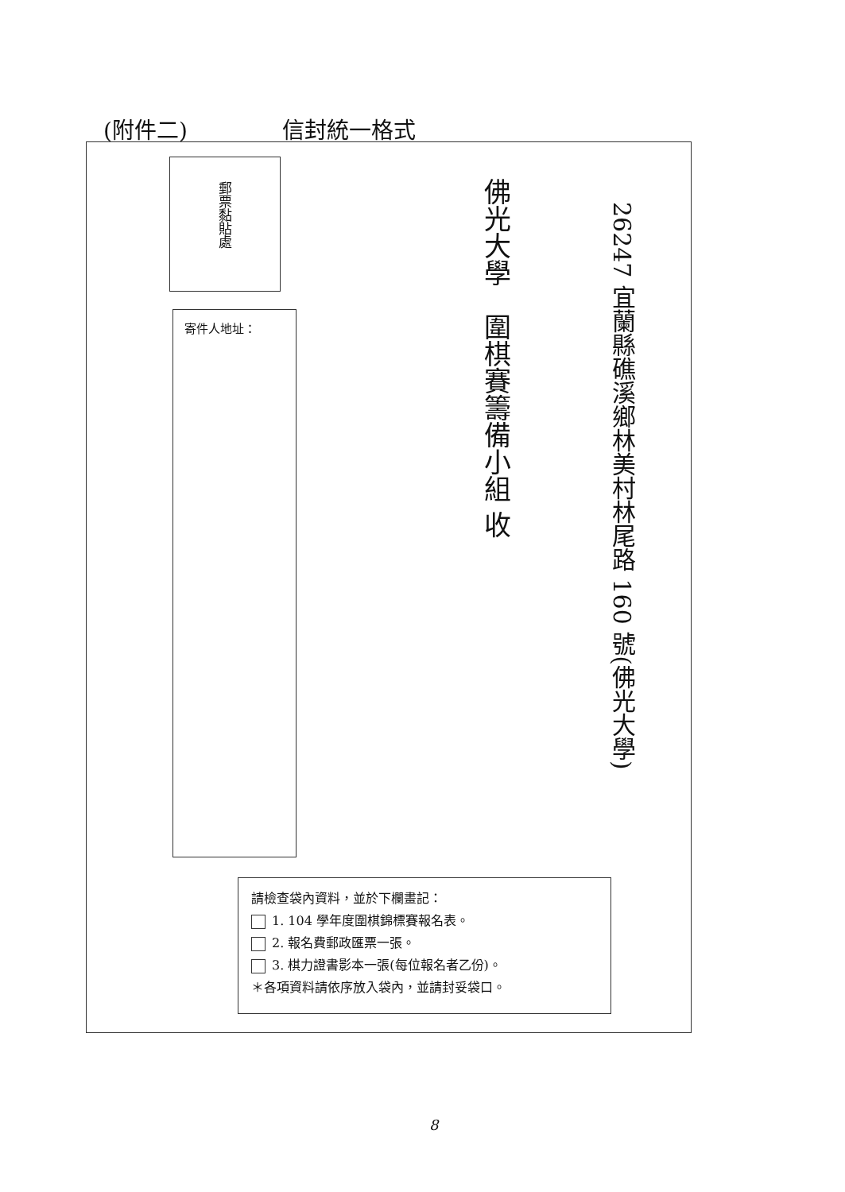(附件二) 信封統一格式
郵票黏貼處
寄件人地址：
26247 宜蘭縣礁溪鄉林美村林尾路 160 號(佛光大學)
佛光大學　圍棋賽籌備小組 收
請檢查袋內資料，並於下欄畫記：
1. 104 學年度圍棋錦標賽報名表。
2. 報名費郵政匯票一張。
3. 棋力證書影本一張(每位報名者乙份)。
＊各項資料請依序放入袋內，並請封妥袋口。
8